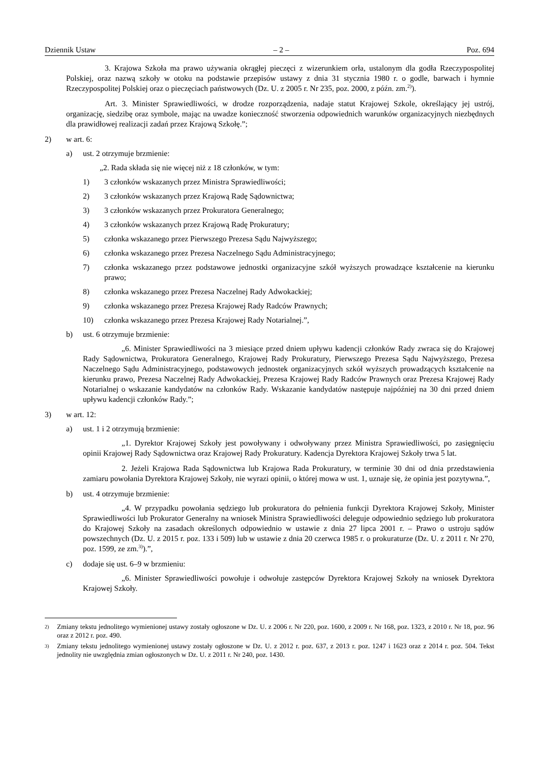Dziennik Ustaw – 2 – Poz. 694
3. Krajowa Szkoła ma prawo używania okrągłej pieczęci z wizerunkiem orła, ustalonym dla godła Rzeczypospolitej Polskiej, oraz nazwą szkoły w otoku na podstawie przepisów ustawy z dnia 31 stycznia 1980 r. o godle, barwach i hymnie Rzeczypospolitej Polskiej oraz o pieczęciach państwowych (Dz. U. z 2005 r. Nr 235, poz. 2000, z późn. zm.<sup>2)</sup>).
Art. 3. Minister Sprawiedliwości, w drodze rozporządzenia, nadaje statut Krajowej Szkole, określający jej ustrój, organizację, siedzibę oraz symbole, mając na uwadze konieczność stworzenia odpowiednich warunków organizacyjnych niezbędnych dla prawidłowej realizacji zadań przez Krajową Szkołę.”;
2) w art. 6:
a) ust. 2 otrzymuje brzmienie:
„2. Rada składa się nie więcej niż z 18 członków, w tym:
1) 3 członków wskazanych przez Ministra Sprawiedliwości;
2) 3 członków wskazanych przez Krajową Radę Sądownictwa;
3) 3 członków wskazanych przez Prokuratora Generalnego;
4) 3 członków wskazanych przez Krajową Radę Prokuratury;
5) członka wskazanego przez Pierwszego Prezesa Sądu Najwyższego;
6) członka wskazanego przez Prezesa Naczelnego Sądu Administracyjnego;
7) członka wskazanego przez podstawowe jednostki organizacyjne szkół wyższych prowadzące kształcenie na kierunku prawo;
8) członka wskazanego przez Prezesa Naczelnej Rady Adwokackiej;
9) członka wskazanego przez Prezesa Krajowej Rady Radców Prawnych;
10) członka wskazanego przez Prezesa Krajowej Rady Notarialnej.”,
b) ust. 6 otrzymuje brzmienie:
„6. Minister Sprawiedliwości na 3 miesiące przed dniem upływu kadencji członków Rady zwraca się do Krajowej Rady Sądownictwa, Prokuratora Generalnego, Krajowej Rady Prokuratury, Pierwszego Prezesa Sądu Najwyższego, Prezesa Naczelnego Sądu Administracyjnego, podstawowych jednostek organizacyjnych szkół wyższych prowadzących kształcenie na kierunku prawo, Prezesa Naczelnej Rady Adwokackiej, Prezesa Krajowej Rady Radców Prawnych oraz Prezesa Krajowej Rady Notarialnej o wskazanie kandydatów na członków Rady. Wskazanie kandydatów następuje najpóźniej na 30 dni przed dniem upływu kadencji członków Rady.”;
3) w art. 12:
a) ust. 1 i 2 otrzymują brzmienie:
„1. Dyrektor Krajowej Szkoły jest powoływany i odwoływany przez Ministra Sprawiedliwości, po zasięgnięciu opinii Krajowej Rady Sądownictwa oraz Krajowej Rady Prokuratury. Kadencja Dyrektora Krajowej Szkoły trwa 5 lat.
2. Jeżeli Krajowa Rada Sądownictwa lub Krajowa Rada Prokuratury, w terminie 30 dni od dnia przedstawienia zamiaru powołania Dyrektora Krajowej Szkoły, nie wyrazi opinii, o której mowa w ust. 1, uznaje się, że opinia jest pozytywna.”,
b) ust. 4 otrzymuje brzmienie:
„4. W przypadku powołania sędziego lub prokuratora do pełnienia funkcji Dyrektora Krajowej Szkoły, Minister Sprawiedliwości lub Prokurator Generalny na wniosek Ministra Sprawiedliwości deleguje odpowiednio sędziego lub prokuratora do Krajowej Szkoły na zasadach określonych odpowiednio w ustawie z dnia 27 lipca 2001 r. – Prawo o ustroju sądów powszechnych (Dz. U. z 2015 r. poz. 133 i 509) lub w ustawie z dnia 20 czerwca 1985 r. o prokuraturze (Dz. U. z 2011 r. Nr 270, poz. 1599, ze zm.<sup>3)</sup>).”,
c) dodaje się ust. 6–9 w brzmieniu:
„6. Minister Sprawiedliwości powołuje i odwołuje zastępców Dyrektora Krajowej Szkoły na wniosek Dyrektora Krajowej Szkoły.
2) Zmiany tekstu jednolitego wymienionej ustawy zostały ogłoszone w Dz. U. z 2006 r. Nr 220, poz. 1600, z 2009 r. Nr 168, poz. 1323, z 2010 r. Nr 18, poz. 96 oraz z 2012 r. poz. 490.
3) Zmiany tekstu jednolitego wymienionej ustawy zostały ogłoszone w Dz. U. z 2012 r. poz. 637, z 2013 r. poz. 1247 i 1623 oraz z 2014 r. poz. 504. Tekst jednolity nie uwzględnia zmian ogłoszonych w Dz. U. z 2011 r. Nr 240, poz. 1430.